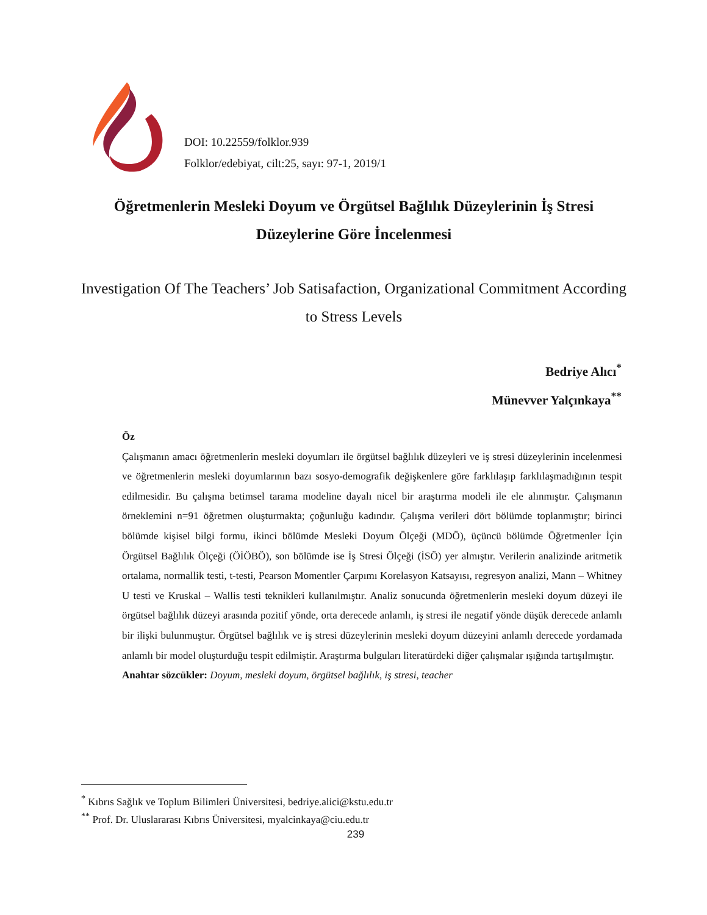DOI: 10.22559/folklor.939
Folklor/edebiyat, cilt:25, sayı: 97-1, 2019/1
Öğretmenlerin Mesleki Doyum ve Örgütsel Bağlılık Düzeylerinin İş Stresi Düzeylerine Göre İncelenmesi
Investigation Of The Teachers’ Job Satisafaction, Organizational Commitment According to Stress Levels
Bedriye Alıcı<sup>*</sup>
Münevver Yalçınkaya<sup>**</sup>
Öz
Çalışmanın amacı öğretmenlerin mesleki doyumları ile örgütsel bağlılık düzeyleri ve iş stresi düzeylerinin incelenmesi ve öğretmenlerin mesleki doyumlarının bazı sosyo-demografik değişkenlere göre farklılaşıp farklılaşmadığının tespit edilmesidir. Bu çalışma betimsel tarama modeline dayalı nicel bir araştırma modeli ile ele alınmıştır. Çalışmanın örneklemini n=91 öğretmen oluşturmakta; çoğunluğu kadındır. Çalışma verileri dört bölümde toplanmıştır; birinci bölümde kişisel bilgi formu, ikinci bölümde Mesleki Doyum Ölçeği (MDÖ), üçüncü bölümde Öğretmenler İçin Örgütsel Bağlılık Ölçeği (ÖİÖBÖ), son bölümde ise İş Stresi Ölçeği (İSÖ) yer almıştır. Verilerin analizinde aritmetik ortalama, normallik testi, t-testi, Pearson Momentler Çarpımı Korelasyon Katsayısı, regresyon analizi, Mann – Whitney U testi ve Kruskal – Wallis testi teknikleri kullanılmıştır. Analiz sonucunda öğretmenlerin mesleki doyum düzeyi ile örgütsel bağlılık düzeyi arasında pozitif yönde, orta derecede anlamlı, iş stresi ile negatif yönde düşük derecede anlamlı bir ilişki bulunmuştur. Örgütsel bağlılık ve iş stresi düzeylerinin mesleki doyum düzeyini anlamlı derecede yordamada anlamlı bir model oluşturduğu tespit edilmiştir. Araştırma bulguları literatürdeki diğer çalışmalar ışığında tartışılmıştır.
Anahtar sözcükler: Doyum, mesleki doyum, örgütsel bağlılık, iş stresi, teacher
<sup>*</sup> Kıbrıs Sağlık ve Toplum Bilimleri Üniversitesi, bedriye.alici@kstu.edu.tr
<sup>**</sup> Prof. Dr. Uluslararası Kıbrıs Üniversitesi, myalcinkaya@ciu.edu.tr
239